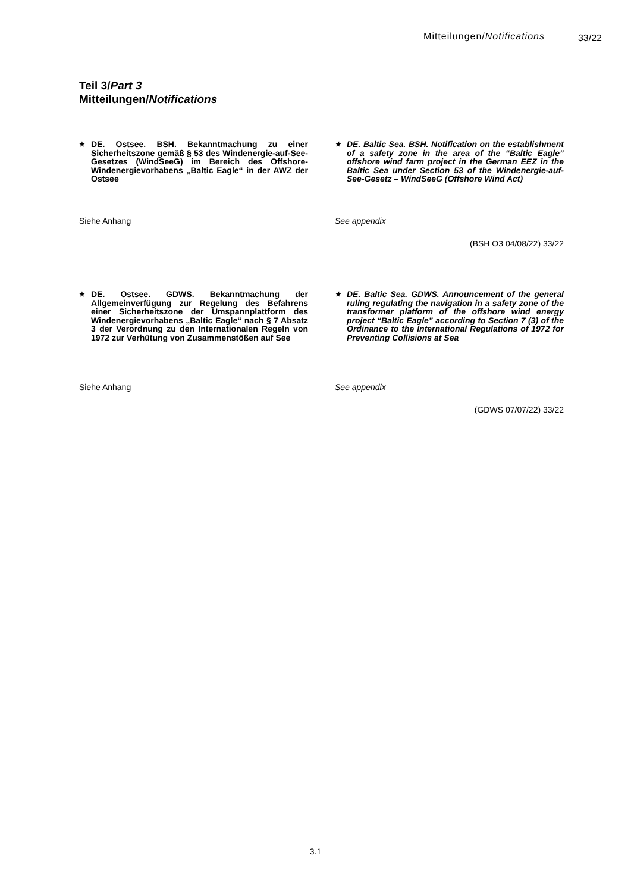Mitteilungen/Notifications 33/22
Teil 3/Part 3
Mitteilungen/Notifications
★ DE. Ostsee. BSH. Bekanntmachung zu einer Sicherheitszone gemäß § 53 des Windenergie-auf-See-Gesetzes (WindSeeG) im Bereich des Offshore-Windenergievorhabens „Baltic Eagle“ in der AWZ der Ostsee
★ DE. Baltic Sea. BSH. Notification on the establishment of a safety zone in the area of the “Baltic Eagle” offshore wind farm project in the German EEZ in the Baltic Sea under Section 53 of the Windenergie-auf-See-Gesetz – WindSeeG (Offshore Wind Act)
Siehe Anhang See appendix
(BSH O3 04/08/22) 33/22
★ DE. Ostsee. GDWS. Bekanntmachung der Allgemeinverfügung zur Regelung des Befahrens einer Sicherheitszone der Umspannplattform des Windenergievorhabens „Baltic Eagle“ nach § 7 Absatz 3 der Verordnung zu den Internationalen Regeln von 1972 zur Verhütung von Zusammenstößen auf See
★ DE. Baltic Sea. GDWS. Announcement of the general ruling regulating the navigation in a safety zone of the transformer platform of the offshore wind energy project “Baltic Eagle” according to Section 7 (3) of the Ordinance to the International Regulations of 1972 for Preventing Collisions at Sea
Siehe Anhang See appendix
(GDWS 07/07/22) 33/22
3.1